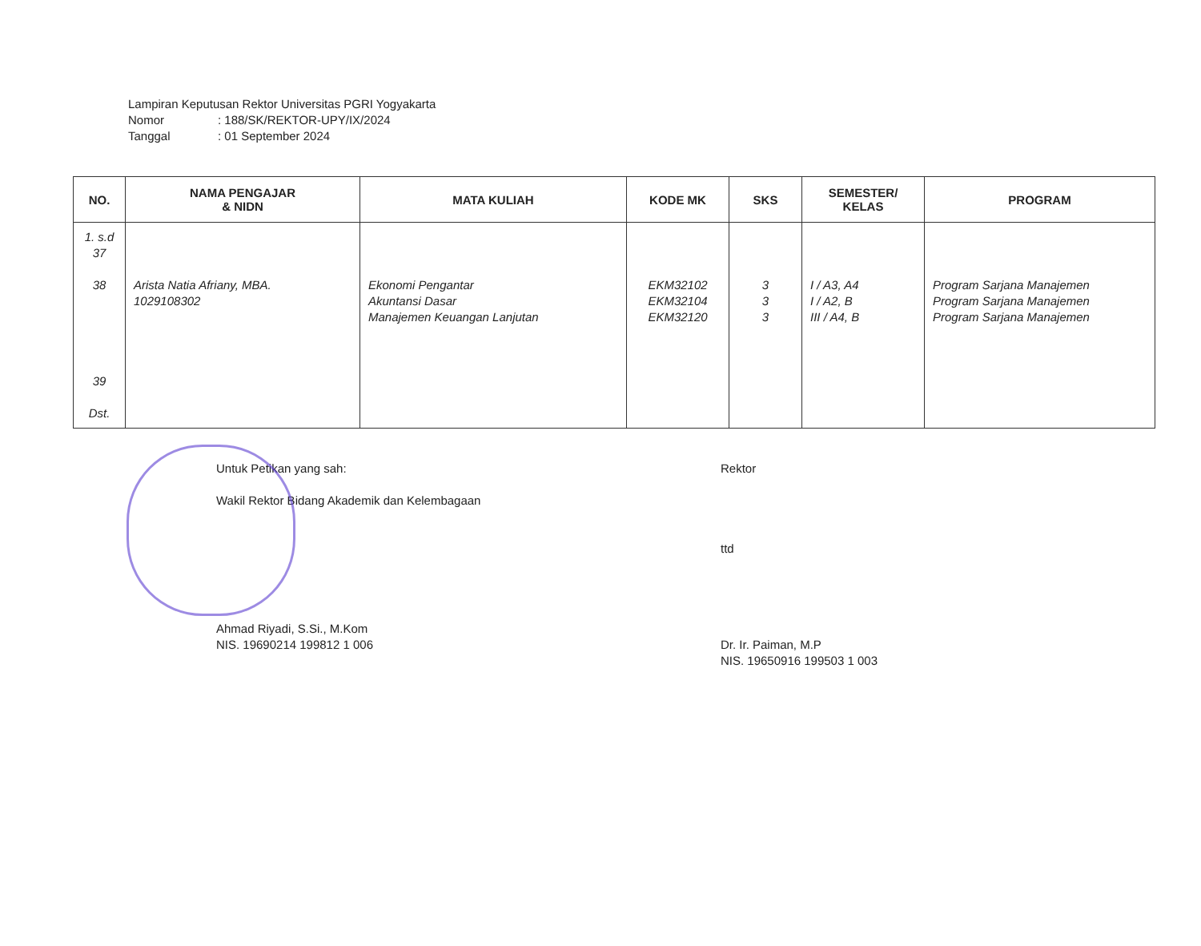Lampiran Keputusan Rektor Universitas PGRI Yogyakarta
Nomor: 188/SK/REKTOR-UPY/IX/2024
Tanggal: 01 September 2024
| NO. | NAMA PENGAJAR & NIDN | MATA KULIAH | KODE MK | SKS | SEMESTER/ KELAS | PROGRAM |
| --- | --- | --- | --- | --- | --- | --- |
| 1. s.d 37 38 39 Dst. | Arista Natia Afriany, MBA. 1029108302 | Ekonomi Pengantar Akuntansi Dasar Manajemen Keuangan Lanjutan | EKM32102 EKM32104 EKM32120 | 3 3 3 | I / A3, A4 I / A2, B III / A4, B | Program Sarjana Manajemen Program Sarjana Manajemen Program Sarjana Manajemen |
Untuk Petikan yang sah:
Wakil Rektor Bidang Akademik dan Kelembagaan
Ahmad Riyadi, S.Si., M.Kom
NIS. 19690214 199812 1 006
Rektor
ttd
Dr. Ir. Paiman, M.P
NIS. 19650916 199503 1 003